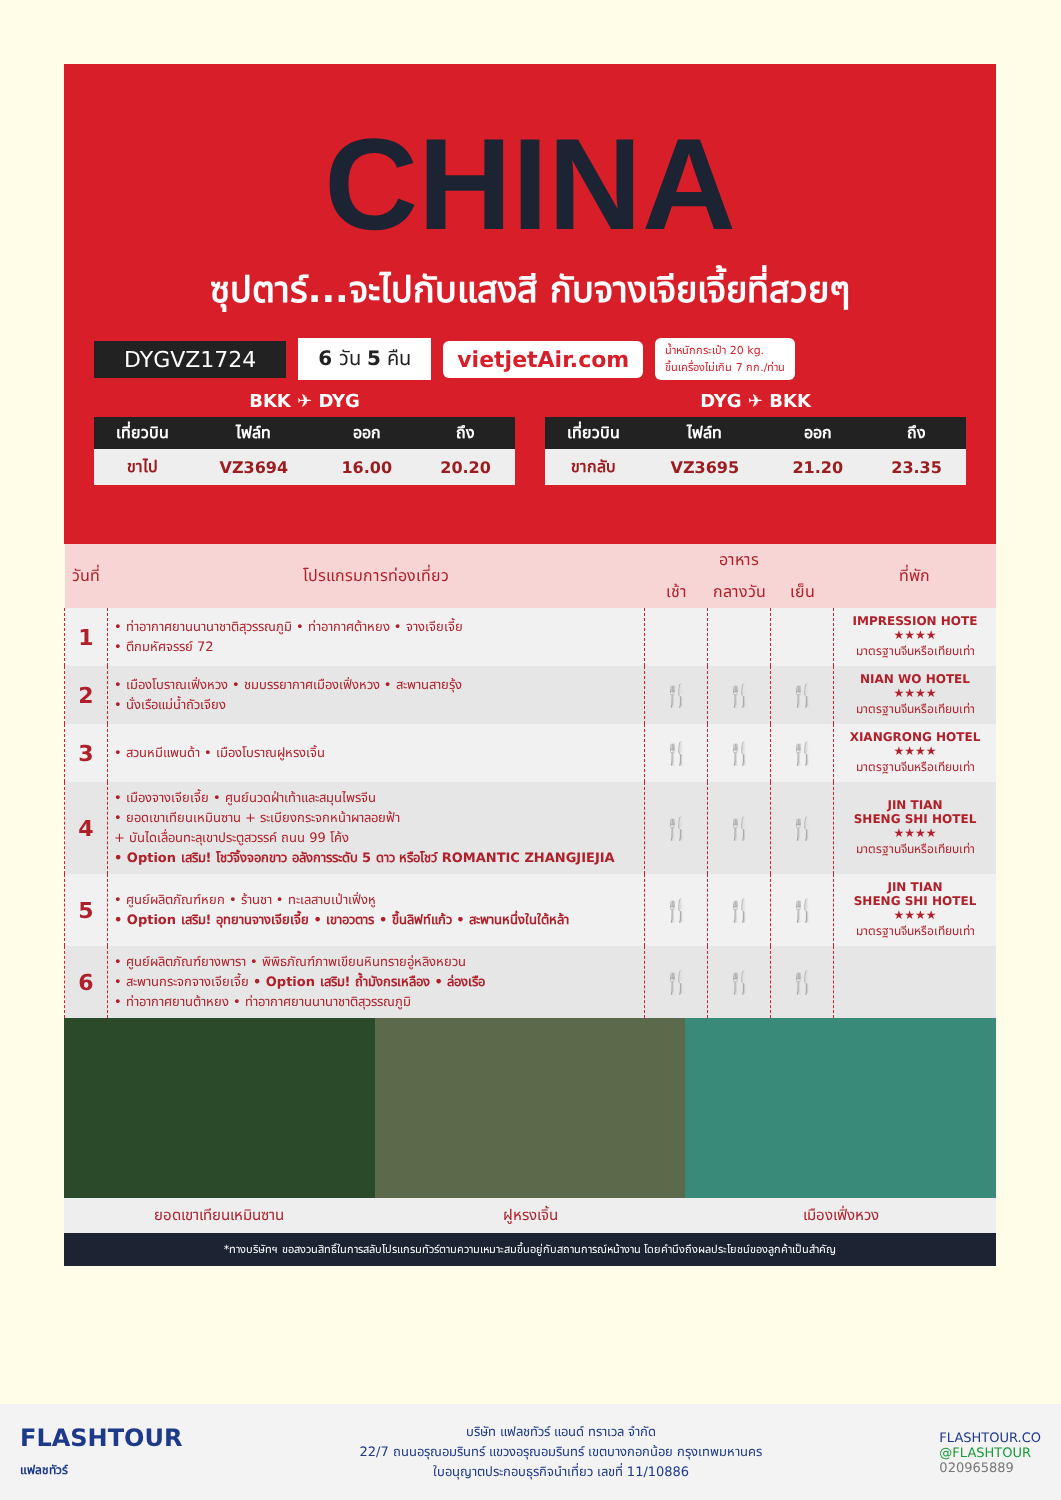CHINA
ซุปตาร์...จะไปกับแสงสี กับจางเจียเจี้ยที่สวยๆ
DYGVZ1724 6 วัน 5 คืน vietjetAir.com น้ำหนักกระเป๋า 20 kg.
ขึ้นเครื่องไม่เกิน 7 กก./ท่าน
BKK ✈ DYG
| เที่ยวบิน | ไฟล์ท | ออก | ถึง |
| --- | --- | --- | --- |
| ขาไป | VZ3694 | 16.00 | 20.20 |
DYG ✈ BKK
| เที่ยวบิน | ไฟล์ท | ออก | ถึง |
| --- | --- | --- | --- |
| ขากลับ | VZ3695 | 21.20 | 23.35 |
| วันที่ | โปรแกรมการท่องเที่ยว | อาหาร | | | ที่พัก |
| --- | --- | --- | --- | --- | --- |
| | | เช้า | กลางวัน | เย็น | |
| 1 | • ท่าอากาศยานนานาชาติสุวรรณภูมิ • ท่าอากาศต้าหยง • จางเจียเจี้ย • ตึกมหัศจรรย์ 72 | | | | IMPRESSION HOTE ★★★★ มาตรฐานจีนหรือเทียบเท่า |
| 2 | • เมืองโบราณเฟิ่งหวง • ชมบรรยากาศเมืองเฟิ่งหวง • สะพานสายรุ้ง • นั่งเรือแม่น้ำถัวเจียง | 🍴 | 🍴 | 🍴 | NIAN WO HOTEL ★★★★ มาตรฐานจีนหรือเทียบเท่า |
| 3 | • สวนหมีแพนด้า • เมืองโบราณฝูหรงเจิ้น | 🍴 | 🍴 | 🍴 | XIANGRONG HOTEL ★★★★ มาตรฐานจีนหรือเทียบเท่า |
| 4 | • เมืองจางเจียเจี้ย • ศูนย์นวดฝ่าเท้าและสมุนไพรจีน • ยอดเขาเทียนเหมินซาน + ระเบียงกระจกหน้าผาลอยฟ้า + บันไดเลื่อนทะลุเขาประตูสวรรค์ ถนน 99 โค้ง • Option เสริม! โชว์จิ้งจอกขาว อลังการระดับ 5 ดาว หรือโชว์ ROMANTIC ZHANGJIEJIA | 🍴 | 🍴 | 🍴 | JIN TIAN SHENG SHI HOTEL ★★★★ มาตรฐานจีนหรือเทียบเท่า |
| 5 | • ศูนย์ผลิตภัณฑ์หยก • ร้านชา • ทะเลสาบเป่าเฟิ่งหู • Option เสริม! อุทยานจางเจียเจี้ย • เขาอวตาร • ขึ้นลิฟท์แก้ว • สะพานหนึ่งในใต้หล้า | 🍴 | 🍴 | 🍴 | JIN TIAN SHENG SHI HOTEL ★★★★ มาตรฐานจีนหรือเทียบเท่า |
| 6 | • ศูนย์ผลิตภัณฑ์ยางพารา • พิพิธภัณฑ์ภาพเขียนหินทรายอู่หลิงหยวน • สะพานกระจกจางเจียเจี้ย • Option เสริม! ถ้ำมังกรเหลือง • ล่องเรือ • ท่าอากาศยานต้าหยง • ท่าอากาศยานนานาชาติสุวรรณภูมิ | 🍴 | 🍴 | 🍴 | |
ยอดเขาเทียนเหมินซาน ฝูหรงเจิ้น เมืองเฟิ่งหวง
*ทางบริษัทฯ ขอสงวนสิทธิ์ในการสลับโปรแกรมทัวร์ตามความเหมาะสมขึ้นอยู่กับสถานการณ์หน้างาน โดยคำนึงถึงผลประโยชน์ของลูกค้าเป็นสำคัญ
FLASHTOUR
แฟลชทัวร์
บริษัท แฟลชทัวร์ แอนด์ ทราเวล จำกัด
22/7 ถนนอรุณอมรินทร์ แขวงอรุณอมรินทร์ เขตบางกอกน้อย กรุงเทพมหานคร
ใบอนุญาตประกอบธุรกิจนำเที่ยว เลขที่ 11/10886
FLASHTOUR.CO
@FLASHTOUR
020965889